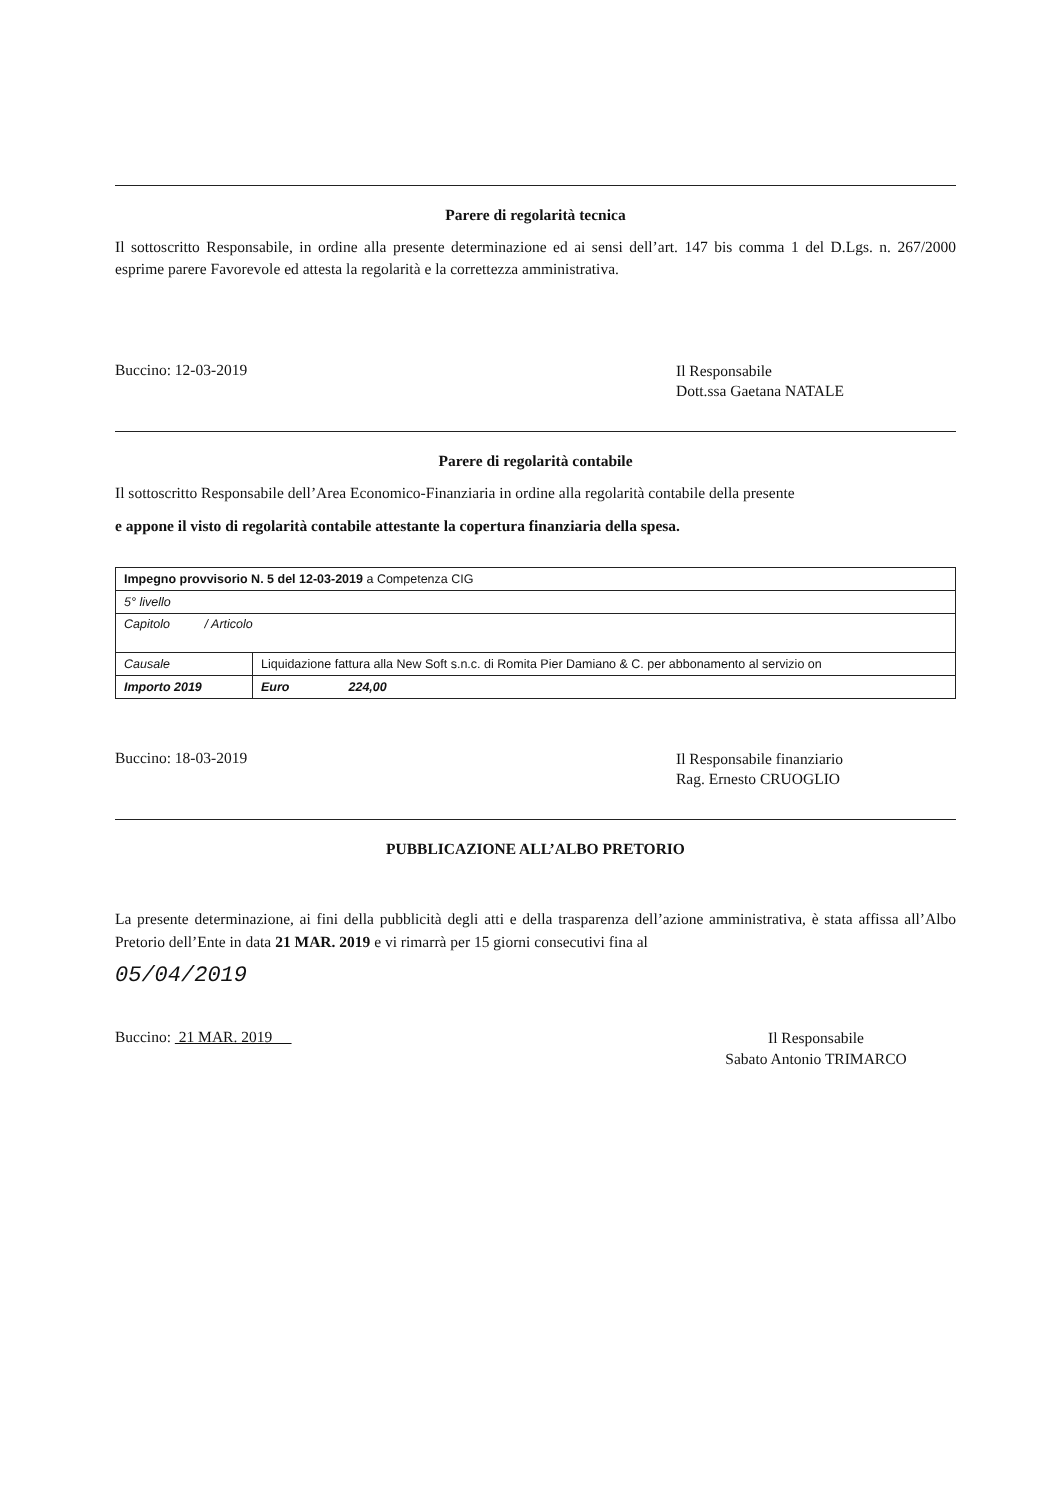Parere di regolarità tecnica
Il sottoscritto Responsabile, in ordine alla presente determinazione ed ai sensi dell’art. 147 bis comma 1 del D.Lgs. n. 267/2000 esprime parere Favorevole ed attesta la regolarità e la correttezza amministrativa.
Buccino: 12-03-2019
Il Responsabile
Dott.ssa Gaetana NATALE
Parere di regolarità contabile
Il sottoscritto Responsabile dell’Area Economico-Finanziaria in ordine alla regolarità contabile della presente
e appone il visto di regolarità contabile attestante la copertura finanziaria della spesa.
| Impegno provvisorio N. 5 del 12-03-2019 a Competenza CIG | |
| 5° livello | |
| Capitolo / Articolo | |
| Causale | Liquidazione fattura alla New Soft s.n.c. di Romita Pier Damiano & C. per abbonamento al servizio on |
| Importo 2019 | Euro 224,00 |
Buccino: 18-03-2019
Il Responsabile finanziario
Rag. Ernesto CRUOGLIO
PUBBLICAZIONE ALL’ALBO PRETORIO
La presente determinazione, ai fini della pubblicità degli atti e della trasparenza dell’azione amministrativa, è stata affissa all’Albo Pretorio dell’Ente in data 21 MAR. 2019 e vi rimarrà per 15 giorni consecutivi fina al
05/04/2019
Buccino: 21 MAR. 2019
Il Responsabile
Sabato Antonio TRIMARCO